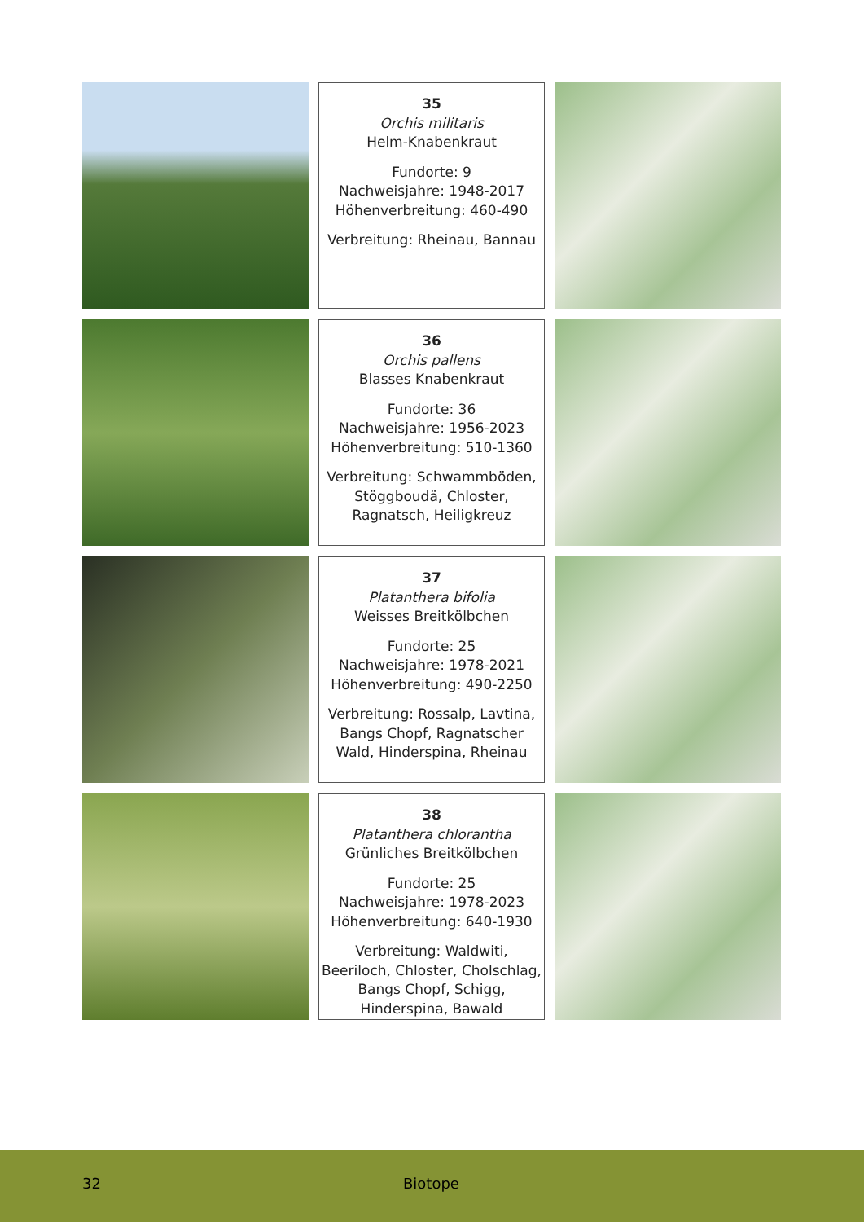35
Orchis militaris
Helm-Knabenkraut
Fundorte: 9
Nachweisjahre: 1948-2017
Höhenverbreitung: 460-490
Verbreitung: Rheinau, Bannau
36
Orchis pallens
Blasses Knabenkraut
Fundorte: 36
Nachweisjahre: 1956-2023
Höhenverbreitung: 510-1360
Verbreitung: Schwammböden, Stöggboudä, Chloster, Ragnatsch, Heiligkreuz
37
Platanthera bifolia
Weisses Breitkölbchen
Fundorte: 25
Nachweisjahre: 1978-2021
Höhenverbreitung: 490-2250
Verbreitung: Rossalp, Lavtina, Bangs Chopf, Ragnatscher Wald, Hinderspina, Rheinau
38
Platanthera chlorantha
Grünliches Breitkölbchen
Fundorte: 25
Nachweisjahre: 1978-2023
Höhenverbreitung: 640-1930
Verbreitung: Waldwiti, Beeriloch, Chloster, Cholschlag, Bangs Chopf, Schigg, Hinderspina, Bawald
32 Biotope